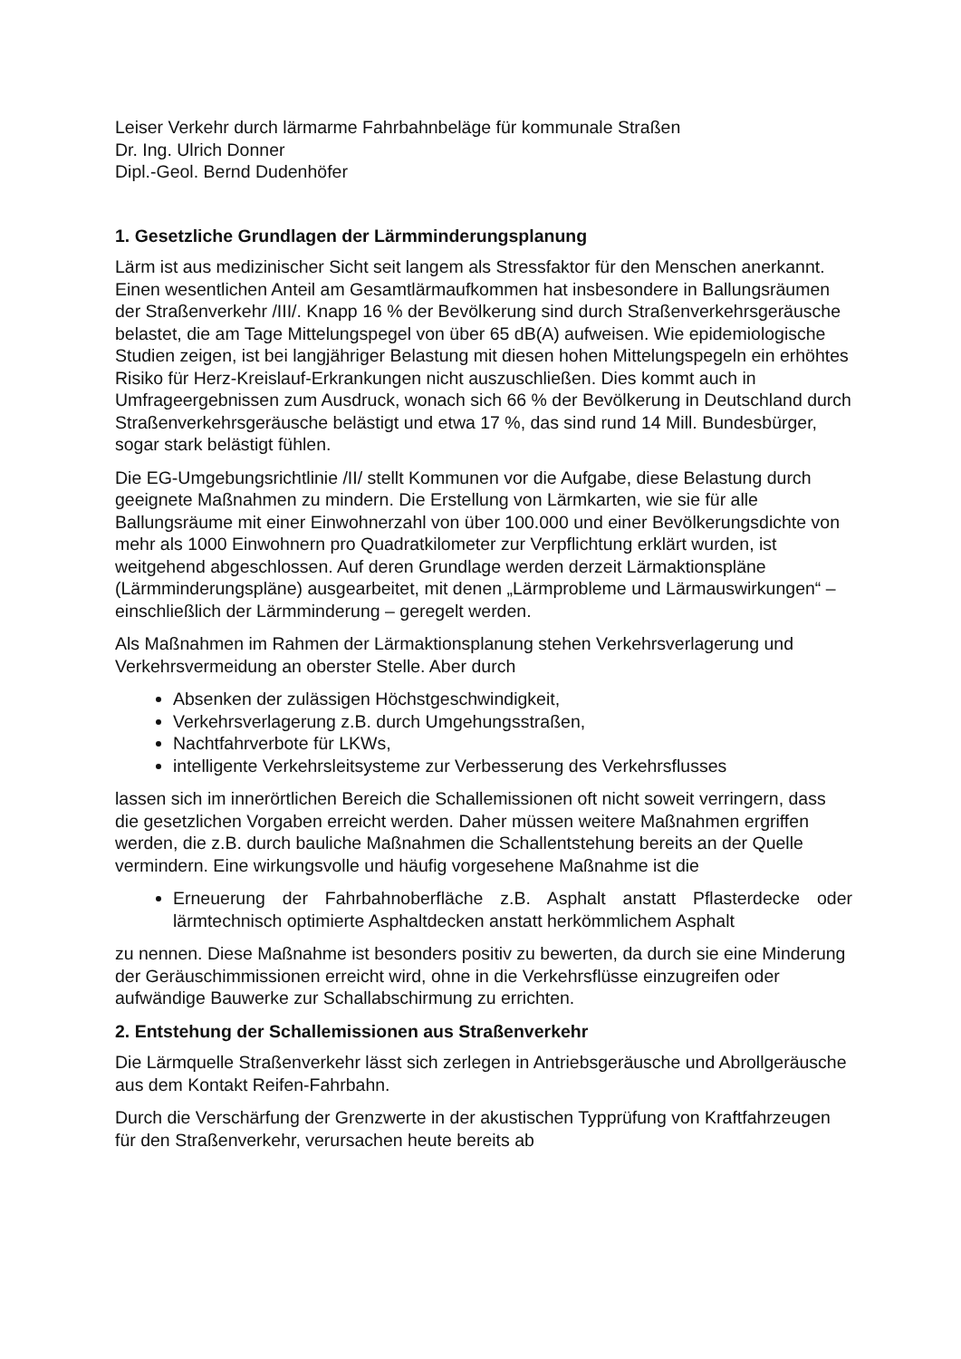Leiser Verkehr durch lärmarme Fahrbahnbeläge für kommunale Straßen
Dr. Ing. Ulrich Donner
Dipl.-Geol. Bernd Dudenhöfer
1. Gesetzliche Grundlagen der Lärmminderungsplanung
Lärm ist aus medizinischer Sicht seit langem als Stressfaktor für den Menschen anerkannt. Einen wesentlichen Anteil am Gesamtlärmaufkommen hat insbesondere in Ballungsräumen der Straßenverkehr /III/. Knapp 16 % der Bevölkerung sind durch Straßenverkehrsgeräusche belastet, die am Tage Mittelungspegel von über 65 dB(A) aufweisen. Wie epidemiologische Studien zeigen, ist bei langjähriger Belastung mit diesen hohen Mittelungspegeln ein erhöhtes Risiko für Herz-Kreislauf-Erkrankungen nicht auszuschließen. Dies kommt auch in Umfrageergebnissen zum Ausdruck, wonach sich 66 % der Bevölkerung in Deutschland durch Straßenverkehrsgeräusche belästigt und etwa 17 %, das sind rund 14 Mill. Bundesbürger, sogar stark belästigt fühlen.
Die EG-Umgebungsrichtlinie /II/ stellt Kommunen vor die Aufgabe, diese Belastung durch geeignete Maßnahmen zu mindern. Die Erstellung von Lärmkarten, wie sie für alle Ballungsräume mit einer Einwohnerzahl von über 100.000 und einer Bevölkerungsdichte von mehr als 1000 Einwohnern pro Quadratkilometer zur Verpflichtung erklärt wurden, ist weitgehend abgeschlossen. Auf deren Grundlage werden derzeit Lärmaktionspläne (Lärmminderungspläne) ausgearbeitet, mit denen „Lärmprobleme und Lärmauswirkungen“ – einschließlich der Lärmminderung – geregelt werden.
Als Maßnahmen im Rahmen der Lärmaktionsplanung stehen Verkehrsverlagerung und Verkehrsvermeidung an oberster Stelle. Aber durch
Absenken der zulässigen Höchstgeschwindigkeit,
Verkehrsverlagerung z.B. durch Umgehungsstraßen,
Nachtfahrverbote für LKWs,
intelligente Verkehrsleitsysteme zur Verbesserung des Verkehrsflusses
lassen sich im innerörtlichen Bereich die Schallemissionen oft nicht soweit verringern, dass die gesetzlichen Vorgaben erreicht werden. Daher müssen weitere Maßnahmen ergriffen werden, die z.B. durch bauliche Maßnahmen die Schallentstehung bereits an der Quelle vermindern. Eine wirkungsvolle und häufig vorgesehene Maßnahme ist die
Erneuerung der Fahrbahnoberfläche z.B. Asphalt anstatt Pflasterdecke oder lärmtechnisch optimierte Asphaltdecken anstatt herkömmlichem Asphalt
zu nennen. Diese Maßnahme ist besonders positiv zu bewerten, da durch sie eine Minderung der Geräuschimmissionen erreicht wird, ohne in die Verkehrsflüsse einzugreifen oder aufwändige Bauwerke zur Schallabschirmung zu errichten.
2. Entstehung der Schallemissionen aus Straßenverkehr
Die Lärmquelle Straßenverkehr lässt sich zerlegen in Antriebsgeräusche und Abrollgeräusche aus dem Kontakt Reifen-Fahrbahn.
Durch die Verschärfung der Grenzwerte in der akustischen Typprüfung von Kraftfahrzeugen für den Straßenverkehr, verursachen heute bereits ab